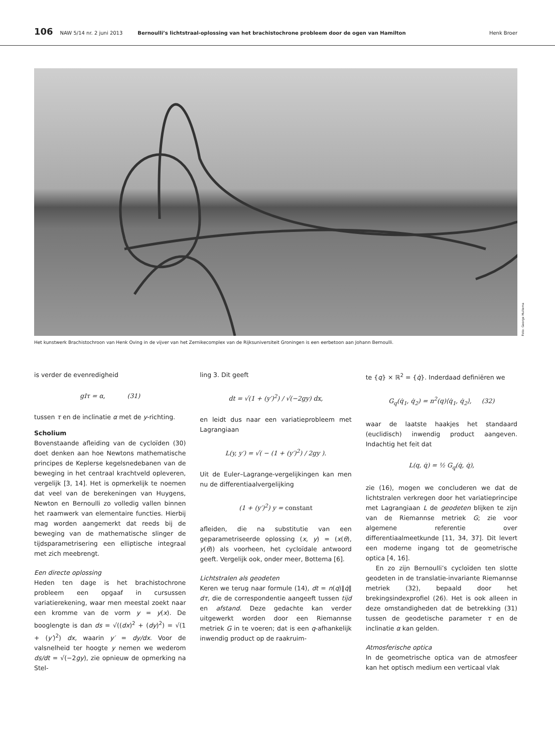106 NAW 5/14 nr. 2 juni 2013 Bernoulli’s lichtstraal-oplossing van het brachistochrone probleem door de ogen van Hamilton Henk Broer
Foto: George Huitema
Het kunstwerk Brachistochroon van Henk Oving in de vijver van het Zernikecomplex van de Rijksuniversiteit Groningen is een eerbetoon aan Johann Bernoulli.
is verder de evenredigheid
gIτ = α, (31)
tussen τ en de inclinatie α met de y-richting.
Scholium
Bovenstaande afleiding van de cycloïden (30) doet denken aan hoe Newtons mathematische principes de Keplerse kegelsnedebanen van de beweging in het centraal krachtveld opleveren, vergelijk [3, 14]. Het is opmerkelijk te noemen dat veel van de berekeningen van Huygens, Newton en Bernoulli zo volledig vallen binnen het raamwerk van elementaire functies. Hierbij mag worden aangemerkt dat reeds bij de beweging van de mathematische slinger de tijdsparametrisering een elliptische integraal met zich meebrengt.
Een directe oplossing
Heden ten dage is het brachistochrone probleem een opgaaf in cursussen variatierekening, waar men meestal zoekt naar een kromme van de vorm y = y(x). De booglengte is dan ds = √((dx)<sup>2</sup> + (dy)<sup>2</sup>) = √(1 + (y′)<sup>2</sup>) dx, waarin y′ = dy/dx. Voor de valsnelheid ter hoogte y nemen we wederom ds/dt = √(−2gy), zie opnieuw de opmerking na Stel-
ling 3. Dit geeft
dt = √(1 + (y′)<sup>2</sup>) / √(−2gy) dx,
en leidt dus naar een variatieprobleem met Lagrangiaan
L(y, y′) = √( − (1 + (y′)<sup>2</sup>) / 2gy ).
Uit de Euler–Lagrange-vergelijkingen kan men nu de differentiaalvergelijking
(1 + (y′)<sup>2</sup>) y = constant
afleiden, die na substitutie van een geparametriseerde oplossing (x, y) = (x(θ), y(θ)) als voorheen, het cycloïdale antwoord geeft. Vergelijk ook, onder meer, Bottema [6].
Lichtstralen als geodeten
Keren we terug naar formule (14), dt = n(q)‖q̇‖ dτ, die de correspondentie aangeeft tussen tijd en afstand. Deze gedachte kan verder uitgewerkt worden door een Riemannse metriek G in te voeren; dat is een q-afhankelijk inwendig product op de raakruim-
te {q} × ℝ<sup>2</sup> = {q̇}. Inderdaad definiëren we
G<sub>q</sub>(q̇<sub>1</sub>, q̇<sub>2</sub>) = n<sup>2</sup>(q)⟨q̇<sub>1</sub>, q̇<sub>2</sub>⟩, (32)
waar de laatste haakjes het standaard (euclidisch) inwendig product aangeven. Indachtig het feit dat
L(q, q̇) = ½ G<sub>q</sub>(q̇, q̇),
zie (16), mogen we concluderen we dat de lichtstralen verkregen door het variatieprincipe met Lagrangiaan L de geodeten blijken te zijn van de Riemannse metriek G; zie voor algemene referentie over differentiaalmeetkunde [11, 34, 37]. Dit levert een moderne ingang tot de geometrische optica [4, 16].
En zo zijn Bernoulli’s cycloïden ten slotte geodeten in de translatie-invariante Riemannse metriek (32), bepaald door het brekingsindexprofiel (26). Het is ook alleen in deze omstandigheden dat de betrekking (31) tussen de geodetische parameter τ en de inclinatie α kan gelden.
Atmosferische optica
In de geometrische optica van de atmosfeer kan het optisch medium een verticaal vlak